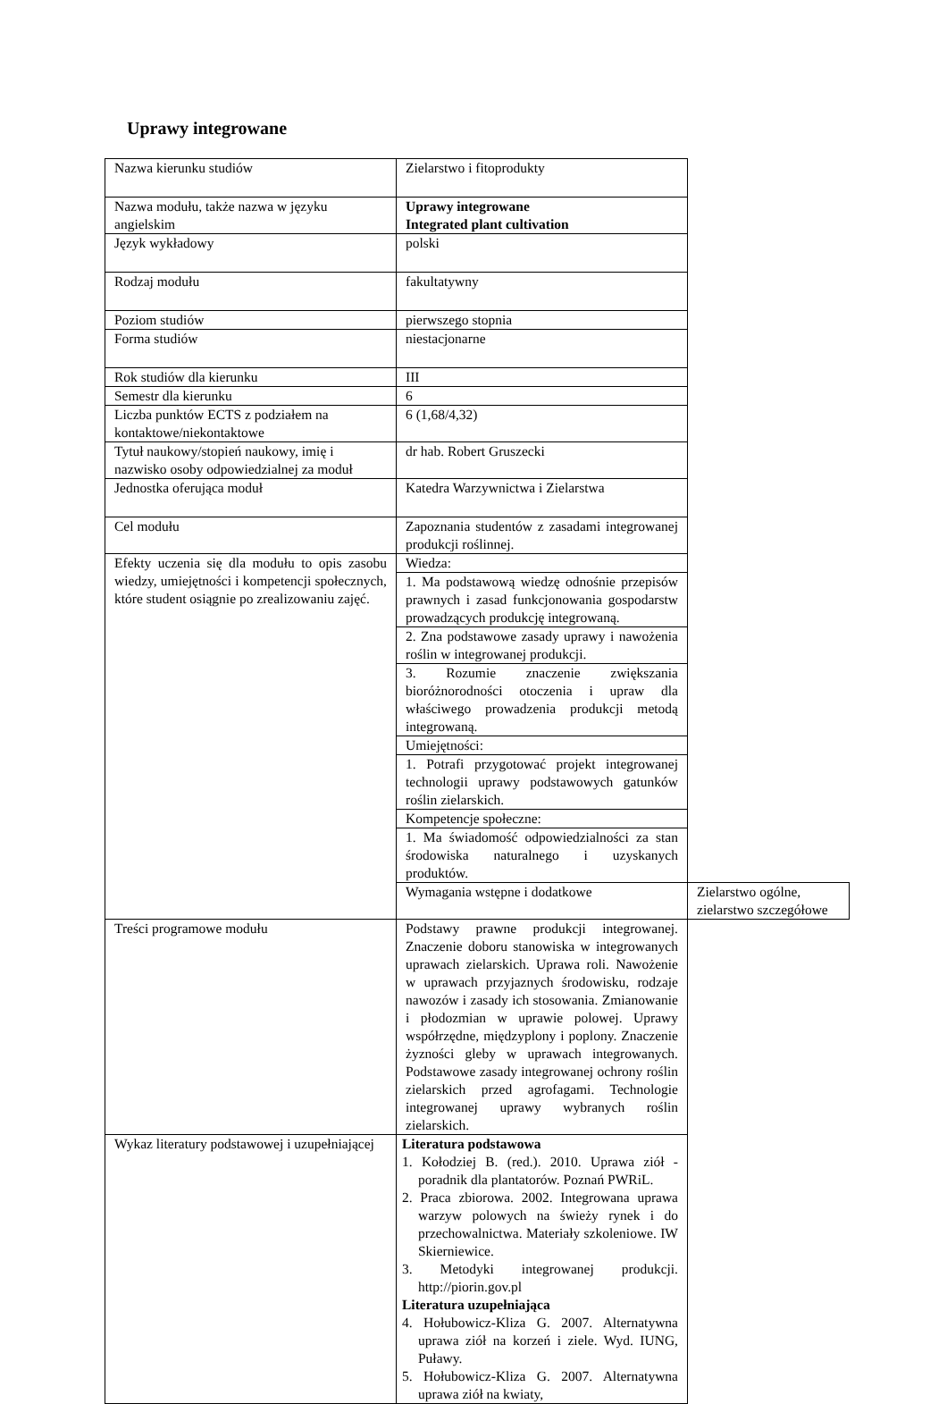Uprawy integrowane
| Nazwa kierunku studiów | Zielarstwo i fitoprodukty | |
| Nazwa modułu, także nazwa w języku angielskim | Uprawy integrowane Integrated plant cultivation | |
| Język wykładowy | polski | |
| Rodzaj modułu | fakultatywny | |
| Poziom studiów | pierwszego stopnia | |
| Forma studiów | niestacjonarne | |
| Rok studiów dla kierunku | III | |
| Semestr dla kierunku | 6 | |
| Liczba punktów ECTS z podziałem na kontaktowe/niekontaktowe | 6 (1,68/4,32) | |
| Tytuł naukowy/stopień naukowy, imię i nazwisko osoby odpowiedzialnej za moduł | dr hab. Robert Gruszecki | |
| Jednostka oferująca moduł | Katedra Warzywnictwa i Zielarstwa | |
| Cel modułu | Zapoznania studentów z zasadami integrowanej produkcji roślinnej. | |
| Efekty uczenia się dla modułu to opis zasobu wiedzy, umiejętności i kompetencji społecznych, które student osiągnie po zrealizowaniu zajęć. | Wiedza: | |
| | 1. Ma podstawową wiedzę odnośnie przepisów prawnych i zasad funkcjonowania gospodarstw prowadzących produkcję integrowaną. | |
| | 2. Zna podstawowe zasady uprawy i nawożenia roślin w integrowanej produkcji. | |
| | 3. Rozumie znaczenie zwiększania bioróżnorodności otoczenia i upraw dla właściwego prowadzenia produkcji metodą integrowaną. | |
| | Umiejętności: | |
| | 1. Potrafi przygotować projekt integrowanej technologii uprawy podstawowych gatunków roślin zielarskich. | |
| | Kompetencje społeczne: | |
| | 1. Ma świadomość odpowiedzialności za stan środowiska naturalnego i uzyskanych produktów. | |
| | Wymagania wstępne i dodatkowe | Zielarstwo ogólne, zielarstwo szczegółowe |
| Treści programowe modułu | Podstawy prawne produkcji integrowanej. Znaczenie doboru stanowiska w integrowanych uprawach zielarskich. Uprawa roli. Nawożenie w uprawach przyjaznych środowisku, rodzaje nawozów i zasady ich stosowania. Zmianowanie i płodozmian w uprawie polowej. Uprawy współrzędne, międzyplony i poplony. Znaczenie żyzności gleby w uprawach integrowanych. Podstawowe zasady integrowanej ochrony roślin zielarskich przed agrofagami. Technologie integrowanej uprawy wybranych roślin zielarskich. | |
| Wykaz literatury podstawowej i uzupełniającej | Literatura podstawowa 1. Kołodziej B. (red.). 2010. Uprawa ziół - poradnik dla plantatorów. Poznań PWRiL. 2. Praca zbiorowa. 2002. Integrowana uprawa warzyw polowych na świeży rynek i do przechowalnictwa. Materiały szkoleniowe. IW Skierniewice. 3. Metodyki integrowanej produkcji. http://piorin.gov.pl Literatura uzupełniająca 4. Hołubowicz-Kliza G. 2007. Alternatywna uprawa ziół na korzeń i ziele. Wyd. IUNG, Puławy. 5. Hołubowicz-Kliza G. 2007. Alternatywna uprawa ziół na kwiaty, | |